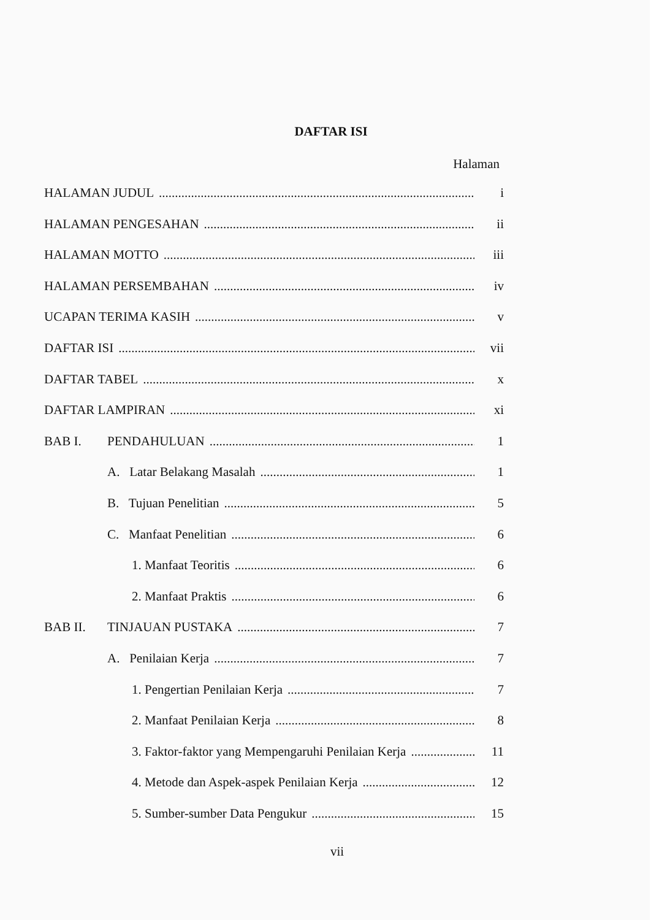DAFTAR ISI
Halaman
HALAMAN JUDUL i
HALAMAN PENGESAHAN ii
HALAMAN MOTTO iii
HALAMAN PERSEMBAHAN iv
UCAPAN TERIMA KASIH v
DAFTAR ISI vii
DAFTAR TABEL x
DAFTAR LAMPIRAN xi
BAB I. PENDAHULUAN 1
A. Latar Belakang Masalah 1
B. Tujuan Penelitian 5
C. Manfaat Penelitian 6
1. Manfaat Teoritis 6
2. Manfaat Praktis 6
BAB II. TINJAUAN PUSTAKA 7
A. Penilaian Kerja 7
1. Pengertian Penilaian Kerja 7
2. Manfaat Penilaian Kerja 8
3. Faktor-faktor yang Mempengaruhi Penilaian Kerja 11
4. Metode dan Aspek-aspek Penilaian Kerja 12
5. Sumber-sumber Data Pengukur 15
vii